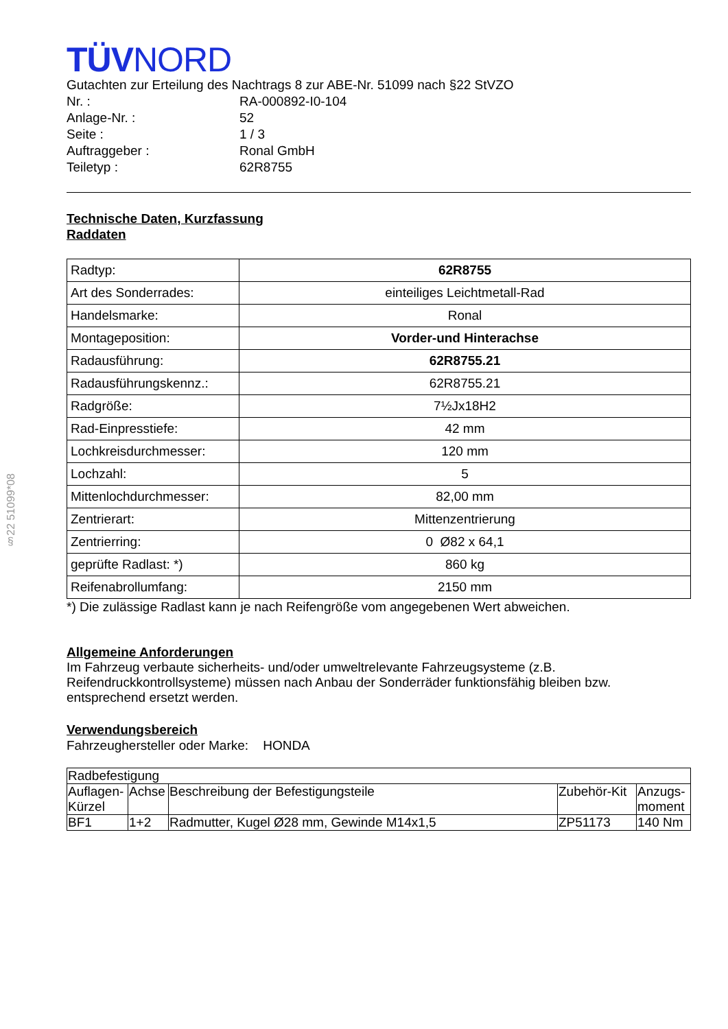TÜVNORD
Gutachten zur Erteilung des Nachtrags 8 zur ABE-Nr. 51099 nach §22 StVZO
| Nr. : | RA-000892-I0-104 |
| Anlage-Nr. : | 52 |
| Seite : | 1 / 3 |
| Auftraggeber : | Ronal GmbH |
| Teiletyp : | 62R8755 |
Technische Daten, Kurzfassung
Raddaten
| Radtyp: | 62R8755 |
| Art des Sonderrades: | einteiliges Leichtmetall-Rad |
| Handelsmarke: | Ronal |
| Montageposition: | Vorder-und Hinterachse |
| Radausführung: | 62R8755.21 |
| Radausführungskennz.: | 62R8755.21 |
| Radgröße: | 7½Jx18H2 |
| Rad-Einpresstiefe: | 42 mm |
| Lochkreisdurchmesser: | 120 mm |
| Lochzahl: | 5 |
| Mittenlochdurchmesser: | 82,00 mm |
| Zentrierart: | Mittenzentrierung |
| Zentrierring: | 0 Ø82 x 64,1 |
| geprüfte Radlast: *) | 860 kg |
| Reifenabrollumfang: | 2150 mm |
*) Die zulässige Radlast kann je nach Reifengröße vom angegebenen Wert abweichen.
Allgemeine Anforderungen
Im Fahrzeug verbaute sicherheits- und/oder umweltrelevante Fahrzeugsysteme (z.B. Reifendruckkontrollsysteme) müssen nach Anbau der Sonderräder funktionsfähig bleiben bzw. entsprechend ersetzt werden.
Verwendungsbereich
Fahrzeughersteller oder Marke: HONDA
| Radbefestigung | | | | |
| Auflagen-Kürzel | Achse | Beschreibung der Befestigungsteile | Zubehör-Kit | Anzugs-moment |
| BF1 | 1+2 | Radmutter, Kugel Ø28 mm, Gewinde M14x1,5 | ZP51173 | 140 Nm |
§22 51099*08